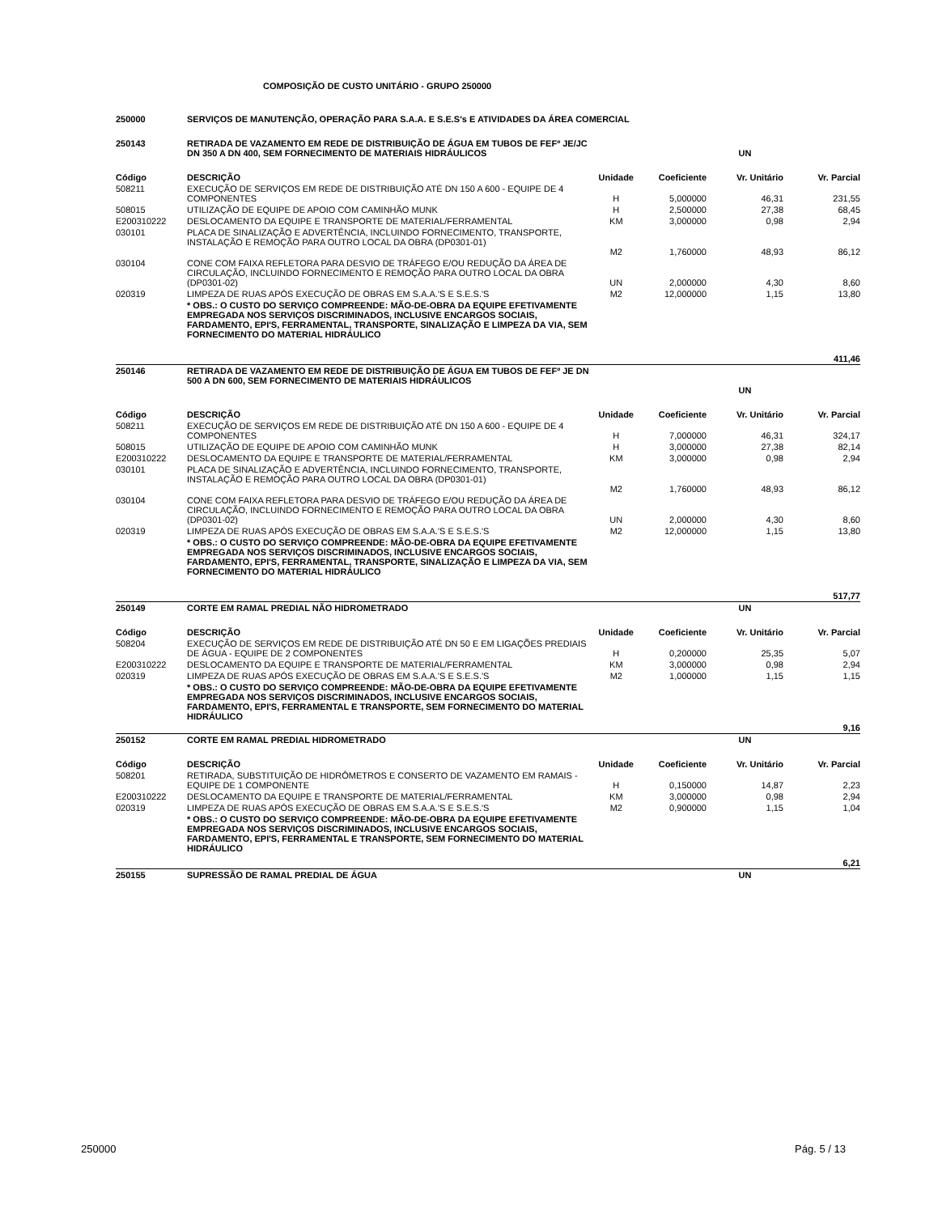COMPOSIÇÃO DE CUSTO UNITÁRIO - GRUPO 250000
| 250000 | SERVIÇOS DE MANUTENÇÃO, OPERAÇÃO PARA S.A.A. E S.E.S's E ATIVIDADES DA ÁREA COMERCIAL | | | | |
| 250143 | RETIRADA DE VAZAMENTO EM REDE DE DISTRIBUIÇÃO DE ÁGUA EM TUBOS DE FEFº JE/JC DN 350 A DN 400, SEM FORNECIMENTO DE MATERIAIS HIDRÁULICOS | | | UN | |
| Código | DESCRIÇÃO | Unidade | Coeficiente | Vr. Unitário | Vr. Parcial |
| 508211 | EXECUÇÃO DE SERVIÇOS EM REDE DE DISTRIBUIÇÃO ATÉ DN 150 A 600 - EQUIPE DE 4 COMPONENTES | H | 5,000000 | 46,31 | 231,55 |
| 508015 | UTILIZAÇÃO DE EQUIPE DE APOIO COM CAMINHÃO MUNK | H | 2,500000 | 27,38 | 68,45 |
| E200310222 | DESLOCAMENTO DA EQUIPE E TRANSPORTE DE MATERIAL/FERRAMENTAL | KM | 3,000000 | 0,98 | 2,94 |
| 030101 | PLACA DE SINALIZAÇÃO E ADVERTÊNCIA, INCLUINDO FORNECIMENTO, TRANSPORTE, INSTALAÇÃO E REMOÇÃO PARA OUTRO LOCAL DA OBRA (DP0301-01) | M2 | 1,760000 | 48,93 | 86,12 |
| 030104 | CONE COM FAIXA REFLETORA PARA DESVIO DE TRÁFEGO E/OU REDUÇÃO DA ÁREA DE CIRCULAÇÃO, INCLUINDO FORNECIMENTO E REMOÇÃO PARA OUTRO LOCAL DA OBRA (DP0301-02) | UN | 2,000000 | 4,30 | 8,60 |
| 020319 | LIMPEZA DE RUAS APÓS EXECUÇÃO DE OBRAS EM S.A.A.'S E S.E.S.'S | M2 | 12,000000 | 1,15 | 13,80 |
| | * OBS.: O CUSTO DO SERVIÇO COMPREENDE: MÃO-DE-OBRA DA EQUIPE EFETIVAMENTE EMPREGADA NOS SERVIÇOS DISCRIMINADOS, INCLUSIVE ENCARGOS SOCIAIS, FARDAMENTO, EPI'S, FERRAMENTAL, TRANSPORTE, SINALIZAÇÃO E LIMPEZA DA VIA, SEM FORNECIMENTO DO MATERIAL HIDRÁULICO | | | | |
| | | | | | 411,46 |
| 250146 | RETIRADA DE VAZAMENTO EM REDE DE DISTRIBUIÇÃO DE ÁGUA EM TUBOS DE FEFº JE DN 500 A DN 600, SEM FORNECIMENTO DE MATERIAIS HIDRÁULICOS | | | UN | |
| Código | DESCRIÇÃO | Unidade | Coeficiente | Vr. Unitário | Vr. Parcial |
| 508211 | EXECUÇÃO DE SERVIÇOS EM REDE DE DISTRIBUIÇÃO ATÉ DN 150 A 600 - EQUIPE DE 4 COMPONENTES | H | 7,000000 | 46,31 | 324,17 |
| 508015 | UTILIZAÇÃO DE EQUIPE DE APOIO COM CAMINHÃO MUNK | H | 3,000000 | 27,38 | 82,14 |
| E200310222 | DESLOCAMENTO DA EQUIPE E TRANSPORTE DE MATERIAL/FERRAMENTAL | KM | 3,000000 | 0,98 | 2,94 |
| 030101 | PLACA DE SINALIZAÇÃO E ADVERTÊNCIA, INCLUINDO FORNECIMENTO, TRANSPORTE, INSTALAÇÃO E REMOÇÃO PARA OUTRO LOCAL DA OBRA (DP0301-01) | M2 | 1,760000 | 48,93 | 86,12 |
| 030104 | CONE COM FAIXA REFLETORA PARA DESVIO DE TRÁFEGO E/OU REDUÇÃO DA ÁREA DE CIRCULAÇÃO, INCLUINDO FORNECIMENTO E REMOÇÃO PARA OUTRO LOCAL DA OBRA (DP0301-02) | UN | 2,000000 | 4,30 | 8,60 |
| 020319 | LIMPEZA DE RUAS APÓS EXECUÇÃO DE OBRAS EM S.A.A.'S E S.E.S.'S | M2 | 12,000000 | 1,15 | 13,80 |
| | * OBS.: O CUSTO DO SERVIÇO COMPREENDE: MÃO-DE-OBRA DA EQUIPE EFETIVAMENTE EMPREGADA NOS SERVIÇOS DISCRIMINADOS, INCLUSIVE ENCARGOS SOCIAIS, FARDAMENTO, EPI'S, FERRAMENTAL, TRANSPORTE, SINALIZAÇÃO E LIMPEZA DA VIA, SEM FORNECIMENTO DO MATERIAL HIDRÁULICO | | | | |
| | | | | | 517,77 |
| 250149 | CORTE EM RAMAL PREDIAL NÃO HIDROMETRADO | | | UN | |
| Código | DESCRIÇÃO | Unidade | Coeficiente | Vr. Unitário | Vr. Parcial |
| 508204 | EXECUÇÃO DE SERVIÇOS EM REDE DE DISTRIBUIÇÃO ATÉ DN 50 E EM LIGAÇÕES PREDIAIS DE ÁGUA - EQUIPE DE 2 COMPONENTES | H | 0,200000 | 25,35 | 5,07 |
| E200310222 | DESLOCAMENTO DA EQUIPE E TRANSPORTE DE MATERIAL/FERRAMENTAL | KM | 3,000000 | 0,98 | 2,94 |
| 020319 | LIMPEZA DE RUAS APÓS EXECUÇÃO DE OBRAS EM S.A.A.'S E S.E.S.'S | M2 | 1,000000 | 1,15 | 1,15 |
| | * OBS.: O CUSTO DO SERVIÇO COMPREENDE: MÃO-DE-OBRA DA EQUIPE EFETIVAMENTE EMPREGADA NOS SERVIÇOS DISCRIMINADOS, INCLUSIVE ENCARGOS SOCIAIS, FARDAMENTO, EPI'S, FERRAMENTAL E TRANSPORTE, SEM FORNECIMENTO DO MATERIAL HIDRÁULICO | | | | |
| | | | | | 9,16 |
| 250152 | CORTE EM RAMAL PREDIAL HIDROMETRADO | | | UN | |
| Código | DESCRIÇÃO | Unidade | Coeficiente | Vr. Unitário | Vr. Parcial |
| 508201 | RETIRADA, SUBSTITUIÇÃO DE HIDRÔMETROS E CONSERTO DE VAZAMENTO EM RAMAIS - EQUIPE DE 1 COMPONENTE | H | 0,150000 | 14,87 | 2,23 |
| E200310222 | DESLOCAMENTO DA EQUIPE E TRANSPORTE DE MATERIAL/FERRAMENTAL | KM | 3,000000 | 0,98 | 2,94 |
| 020319 | LIMPEZA DE RUAS APÓS EXECUÇÃO DE OBRAS EM S.A.A.'S E S.E.S.'S | M2 | 0,900000 | 1,15 | 1,04 |
| | * OBS.: O CUSTO DO SERVIÇO COMPREENDE: MÃO-DE-OBRA DA EQUIPE EFETIVAMENTE EMPREGADA NOS SERVIÇOS DISCRIMINADOS, INCLUSIVE ENCARGOS SOCIAIS, FARDAMENTO, EPI'S, FERRAMENTAL E TRANSPORTE, SEM FORNECIMENTO DO MATERIAL HIDRÁULICO | | | | |
| | | | | | 6,21 |
| 250155 | SUPRESSÃO DE RAMAL PREDIAL DE ÁGUA | | | UN | |
250000 Pág. 5 / 13